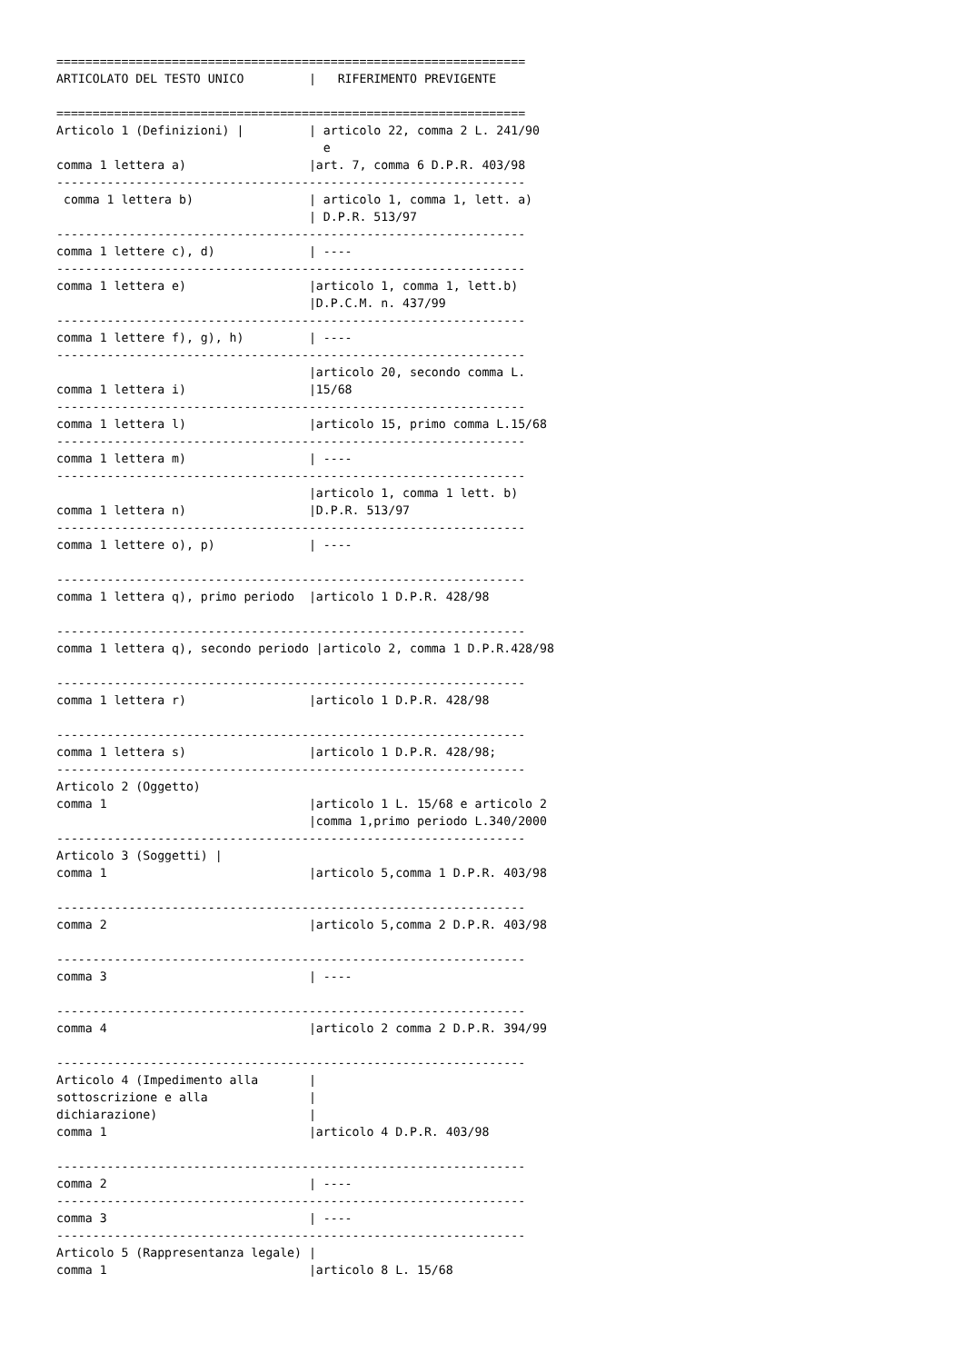=================================================================
ARTICOLATO DEL TESTO UNICO         |   RIFERIMENTO PREVIGENTE

=================================================================
Articolo 1 (Definizioni) |         | articolo 22, comma 2 L. 241/90
                                     e
comma 1 lettera a)                 |art. 7, comma 6 D.P.R. 403/98
-----------------------------------------------------------------
 comma 1 lettera b)                | articolo 1, comma 1, lett. a)
                                   | D.P.R. 513/97
-----------------------------------------------------------------
comma 1 lettere c), d)             | ----
-----------------------------------------------------------------
comma 1 lettera e)                 |articolo 1, comma 1, lett.b)
                                   |D.P.C.M. n. 437/99
-----------------------------------------------------------------
comma 1 lettere f), g), h)         | ----
-----------------------------------------------------------------
                                   |articolo 20, secondo comma L.
comma 1 lettera i)                 |15/68
-----------------------------------------------------------------
comma 1 lettera l)                 |articolo 15, primo comma L.15/68
-----------------------------------------------------------------
comma 1 lettera m)                 | ----
-----------------------------------------------------------------
                                   |articolo 1, comma 1 lett. b)
comma 1 lettera n)                 |D.P.R. 513/97
-----------------------------------------------------------------
comma 1 lettere o), p)             | ----

-----------------------------------------------------------------
comma 1 lettera q), primo periodo  |articolo 1 D.P.R. 428/98

-----------------------------------------------------------------
comma 1 lettera q), secondo periodo |articolo 2, comma 1 D.P.R.428/98

-----------------------------------------------------------------
comma 1 lettera r)                 |articolo 1 D.P.R. 428/98

-----------------------------------------------------------------
comma 1 lettera s)                 |articolo 1 D.P.R. 428/98;
-----------------------------------------------------------------
Articolo 2 (Oggetto)
comma 1                            |articolo 1 L. 15/68 e articolo 2
                                   |comma 1,primo periodo L.340/2000
-----------------------------------------------------------------
Articolo 3 (Soggetti) |
comma 1                            |articolo 5,comma 1 D.P.R. 403/98

-----------------------------------------------------------------
comma 2                            |articolo 5,comma 2 D.P.R. 403/98

-----------------------------------------------------------------
comma 3                            | ----

-----------------------------------------------------------------
comma 4                            |articolo 2 comma 2 D.P.R. 394/99

-----------------------------------------------------------------
Articolo 4 (Impedimento alla       |
sottoscrizione e alla              |
dichiarazione)                     |
comma 1                            |articolo 4 D.P.R. 403/98

-----------------------------------------------------------------
comma 2                            | ----
-----------------------------------------------------------------
comma 3                            | ----
-----------------------------------------------------------------
Articolo 5 (Rappresentanza legale) |
comma 1                            |articolo 8 L. 15/68